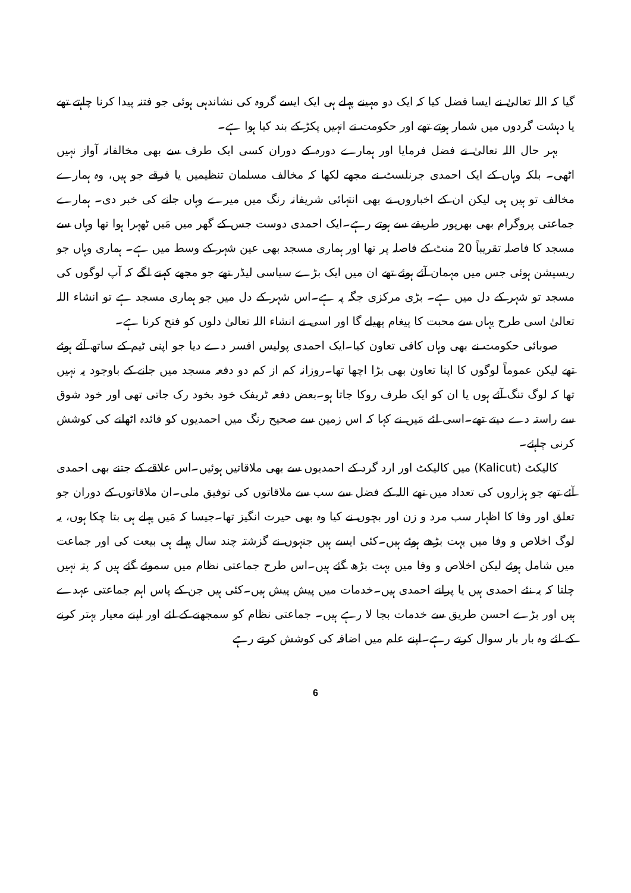گیا کہ اللہ تعالیٰ نے ایسا فضل کیا کہ ایک دو مہینے پہلے ہی ایک ایسے گروہ کی نشاندہی ہوئی جو فتنہ پیدا کرنا چاہتے تھے یا دہشت گردوں میں شمار ہوتے تھے اور حکومت نے انہیں پکڑ کے بند کیا ہوا ہے۔
بہر حال اللہ تعالیٰ نے فضل فرمایا اور ہمارے دورہ کے دوران کسی ایک طرف سے بھی مخالفانہ آواز نہیں اٹھی۔ بلکہ وہاں کے ایک احمدی جرنلسٹ نے مجھے لکھا کہ مخالف مسلمان تنظیمیں یا فرقے جو ہیں، وہ ہمارے مخالف تو ہیں ہی لیکن ان کے اخباروں نے بھی انتہائی شریفانہ رنگ میں میرے وہاں جانے کی خبر دی۔ ہمارے جماعتی پروگرام بھی بھرپور طریقے سے ہوتے رہے۔ایک احمدی دوست جس کے گھر میں مَیں ٹھہرا ہوا تھا وہاں سے مسجد کا فاصلہ تقریباً 20 منٹ کے فاصلہ پر تھا اور ہماری مسجد بھی عین شہر کے وسط میں ہے۔ ہماری وہاں جو ریسپشن ہوئی جس میں مہمان آئے ہوئے تھے ان میں ایک بڑے سیاسی لیڈر تھے جو مجھے کہنے لگے کہ آپ لوگوں کی مسجد تو شہر کے دل میں ہے۔ بڑی مرکزی جگہ پہ ہے۔اس شہر کے دل میں جو ہماری مسجد ہے تو انشاء اللہ تعالیٰ اسی طرح یہاں سے محبت کا پیغام پھیلے گا اور اسی نے انشاء اللہ تعالیٰ دلوں کو فتح کرنا ہے۔
صوبائی حکومت نے بھی وہاں کافی تعاون کیا۔ایک احمدی پولیس افسر دے دیا جو اپنی ٹیم کے ساتھ آئے ہوئے تھے لیکن عموماً لوگوں کا اپنا تعاون بھی بڑا اچھا تھا۔روزانہ کم از کم دو دفعہ مسجد میں جانے کے باوجود یہ نہیں تھا کہ لوگ تنگ آئے ہوں یا ان کو ایک طرف روکا جاتا ہو۔بعض دفعہ ٹریفک خود بخود رک جاتی تھی اور خود شوق سے راستہ دے دیتے تھے۔اسی لئے مَیں نے کہا کہ اس زمین سے صحیح رنگ میں احمدیوں کو فائدہ اٹھانے کی کوشش کرنی چاہئے۔
کالیکٹ (Kalicut) میں کالیکٹ اور ارد گرد کے احمدیوں سے بھی ملاقاتیں ہوئیں۔اس علاقے کے جتنے بھی احمدی آئے تھے جو ہزاروں کی تعداد میں تھے اللہ کے فضل سے سب سے ملاقاتوں کی توفیق ملی۔ان ملاقاتوں کے دوران جو تعلق اور وفا کا اظہار سب مرد و زن اور بچوں نے کیا وہ بھی حیرت انگیز تھا۔جیسا کہ مَیں پہلے ہی بتا چکا ہوں، یہ لوگ اخلاص و وفا میں بہت بڑھے ہوئے ہیں۔کئی ایسے ہیں جنہوں نے گزشتہ چند سال پہلے ہی بیعت کی اور جماعت میں شامل ہوئے لیکن اخلاص و وفا میں بہت بڑھ گئے ہیں۔اس طرح جماعتی نظام میں سموئے گئے ہیں کہ پتہ نہیں چلتا کہ یہ نئے احمدی ہیں یا پرانے احمدی ہیں۔خدمات میں پیش پیش ہیں۔کئی ہیں جن کے پاس اہم جماعتی عہدے ہیں اور بڑے احسن طریق سے خدمات بجا لا رہے ہیں۔ جماعتی نظام کو سمجھنے کے لئے اور اپنے معیار بہتر کرنے کے لئے وہ بار بار سوال کرتے رہے۔اپنے علم میں اضافہ کی کوشش کرتے رہے
6